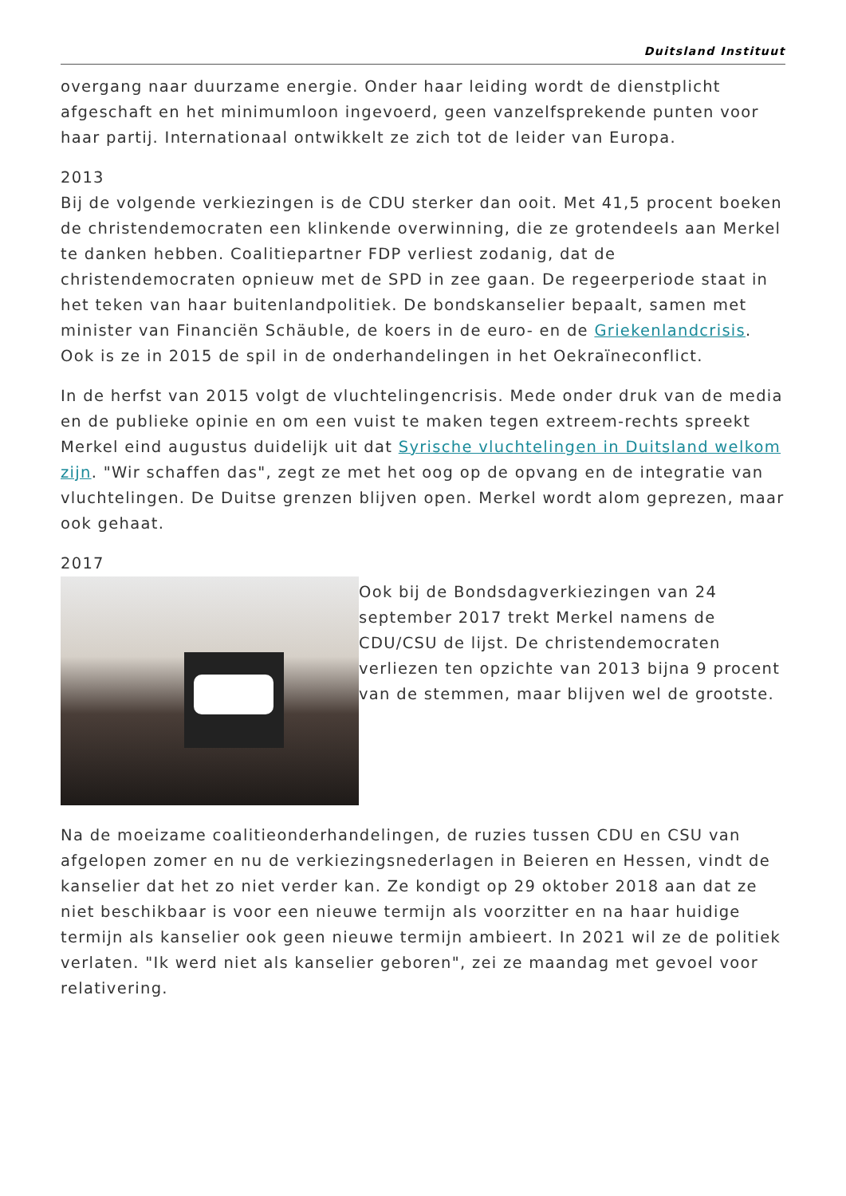Duitsland Instituut
overgang naar duurzame energie. Onder haar leiding wordt de dienstplicht afgeschaft en het minimumloon ingevoerd, geen vanzelfsprekende punten voor haar partij. Internationaal ontwikkelt ze zich tot de leider van Europa.
2013
Bij de volgende verkiezingen is de CDU sterker dan ooit. Met 41,5 procent boeken de christendemocraten een klinkende overwinning, die ze grotendeels aan Merkel te danken hebben. Coalitiepartner FDP verliest zodanig, dat de christendemocraten opnieuw met de SPD in zee gaan. De regeerperiode staat in het teken van haar buitenlandpolitiek. De bondskanselier bepaalt, samen met minister van Financiën Schäuble, de koers in de euro- en de Griekenlandcrisis. Ook is ze in 2015 de spil in de onderhandelingen in het Oekraïneconflict.
In de herfst van 2015 volgt de vluchtelingencrisis. Mede onder druk van de media en de publieke opinie en om een vuist te maken tegen extreem-rechts spreekt Merkel eind augustus duidelijk uit dat Syrische vluchtelingen in Duitsland welkom zijn. "Wir schaffen das", zegt ze met het oog op de opvang en de integratie van vluchtelingen. De Duitse grenzen blijven open. Merkel wordt alom geprezen, maar ook gehaat.
2017
Ook bij de Bondsdagverkiezingen van 24 september 2017 trekt Merkel namens de CDU/CSU de lijst. De christendemocraten verliezen ten opzichte van 2013 bijna 9 procent van de stemmen, maar blijven wel de grootste.
Na de moeizame coalitieonderhandelingen, de ruzies tussen CDU en CSU van afgelopen zomer en nu de verkiezingsnederlagen in Beieren en Hessen, vindt de kanselier dat het zo niet verder kan. Ze kondigt op 29 oktober 2018 aan dat ze niet beschikbaar is voor een nieuwe termijn als voorzitter en na haar huidige termijn als kanselier ook geen nieuwe termijn ambieert. In 2021 wil ze de politiek verlaten. "Ik werd niet als kanselier geboren", zei ze maandag met gevoel voor relativering.